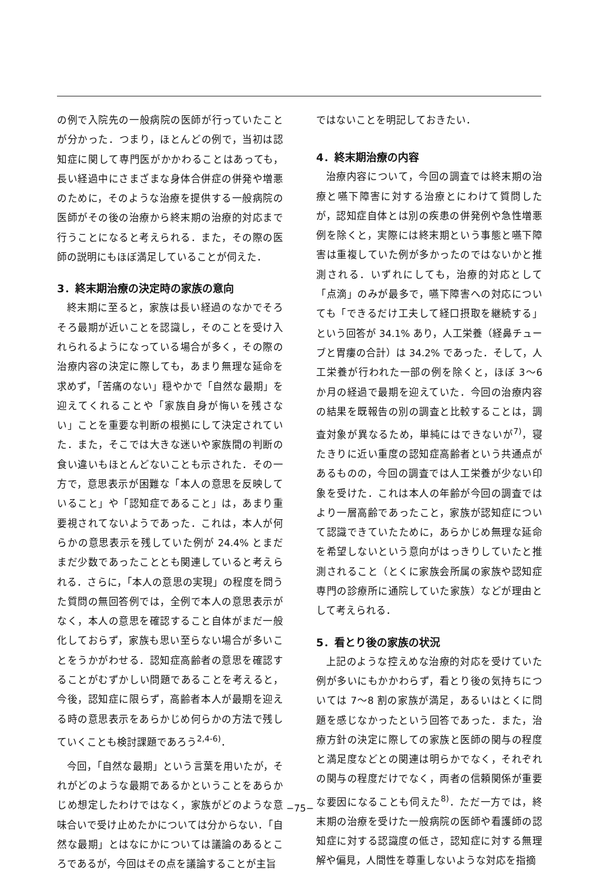の例で入院先の一般病院の医師が行っていたことが分かった．つまり，ほとんどの例で，当初は認知症に関して専門医がかかわることはあっても，長い経過中にさまざまな身体合併症の併発や増悪のために，そのような治療を提供する一般病院の医師がその後の治療から終末期の治療的対応まで行うことになると考えられる．また，その際の医師の説明にもほぼ満足していることが伺えた．
3．終末期治療の決定時の家族の意向
終末期に至ると，家族は長い経過のなかでそろそろ最期が近いことを認識し，そのことを受け入れられるようになっている場合が多く，その際の治療内容の決定に際しても，あまり無理な延命を求めず，「苦痛のない」穏やかで「自然な最期」を迎えてくれることや「家族自身が悔いを残さない」ことを重要な判断の根拠にして決定されていた．また，そこでは大きな迷いや家族間の判断の食い違いもほとんどないことも示された．その一方で，意思表示が困難な「本人の意思を反映していること」や「認知症であること」は，あまり重要視されてないようであった．これは，本人が何らかの意思表示を残していた例が 24.4% とまだまだ少数であったこととも関連していると考えられる．さらに，「本人の意思の実現」の程度を問うた質問の無回答例では，全例で本人の意思表示がなく，本人の意思を確認すること自体がまだ一般化しておらず，家族も思い至らない場合が多いことをうかがわせる．認知症高齢者の意思を確認することがむずかしい問題であることを考えると，今後，認知症に限らず，高齢者本人が最期を迎える時の意思表示をあらかじめ何らかの方法で残していくことも検討課題であろう<sup>2,4-6)</sup>．
今回，「自然な最期」という言葉を用いたが，それがどのような最期であるかということをあらかじめ想定したわけではなく，家族がどのような意味合いで受け止めたかについては分からない．「自然な最期」とはなにかについては議論のあるところであるが，今回はその点を議論することが主旨
ではないことを明記しておきたい．
4．終末期治療の内容
治療内容について，今回の調査では終末期の治療と嚥下障害に対する治療とにわけて質問したが，認知症自体とは別の疾患の併発例や急性増悪例を除くと，実際には終末期という事態と嚥下障害は重複していた例が多かったのではないかと推測される．いずれにしても，治療的対応として「点滴」のみが最多で，嚥下障害への対応についても「できるだけ工夫して経口摂取を継続する」という回答が 34.1% あり，人工栄養（経鼻チューブと胃瘻の合計）は 34.2% であった．そして，人工栄養が行われた一部の例を除くと，ほぼ 3〜6 か月の経過で最期を迎えていた．今回の治療内容の結果を既報告の別の調査と比較することは，調査対象が異なるため，単純にはできないが<sup>7)</sup>，寝たきりに近い重度の認知症高齢者という共通点があるものの，今回の調査では人工栄養が少ない印象を受けた．これは本人の年齢が今回の調査ではより一層高齢であったこと，家族が認知症について認識できていたために，あらかじめ無理な延命を希望しないという意向がはっきりしていたと推測されること（とくに家族会所属の家族や認知症専門の診療所に通院していた家族）などが理由として考えられる．
5．看とり後の家族の状況
上記のような控えめな治療的対応を受けていた例が多いにもかかわらず，看とり後の気持ちについては 7〜8 割の家族が満足，あるいはとくに問題を感じなかったという回答であった．また，治療方針の決定に際しての家族と医師の関与の程度と満足度などとの関連は明らかでなく，それぞれの関与の程度だけでなく，両者の信頼関係が重要な要因になることも伺えた<sup>8)</sup>．ただ一方では，終末期の治療を受けた一般病院の医師や看護師の認知症に対する認識度の低さ，認知症に対する無理解や偏見，人間性を尊重しないような対応を指摘
−75−